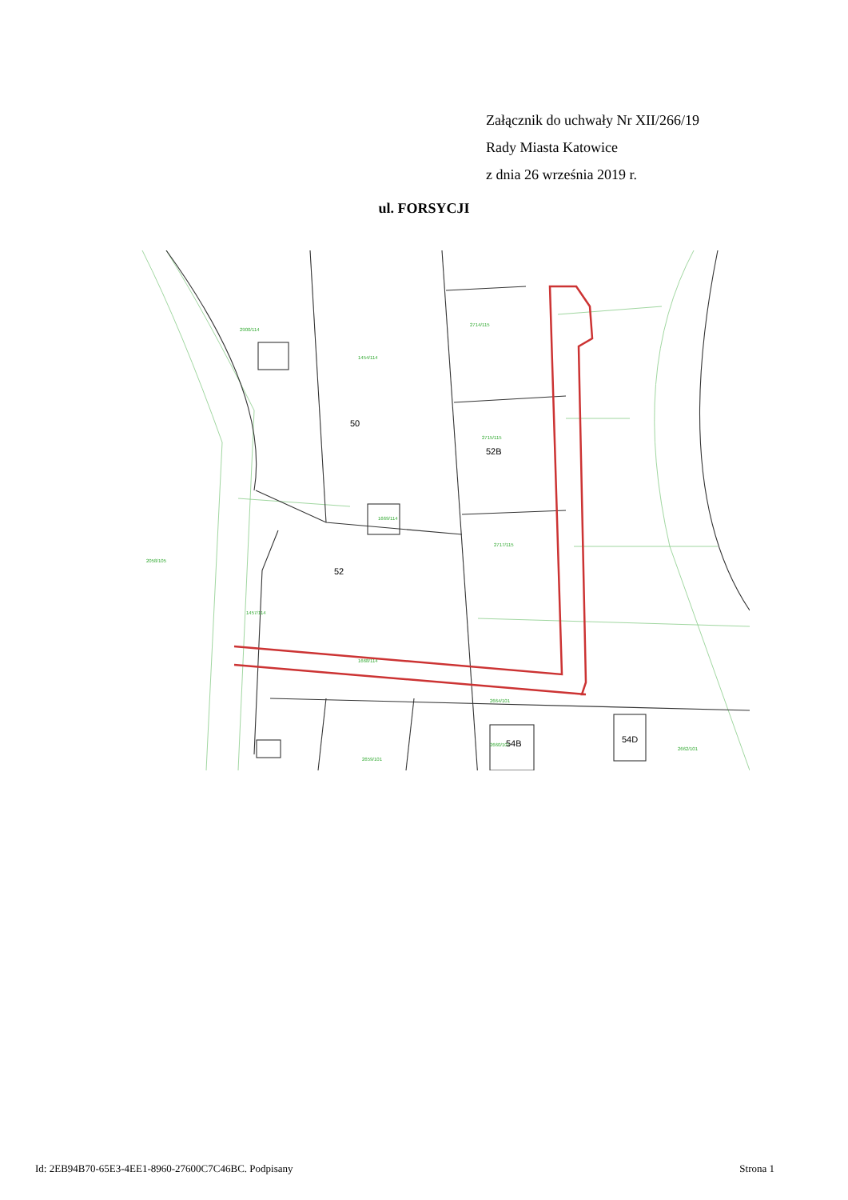Załącznik do uchwały Nr XII/266/19
Rady Miasta Katowice
z dnia 26 września 2019 r.
ul. FORSYCJI
2900/114
1454/114
2714/115
2715/115
2717/115
1669/114
1457/114
1668/114
2664/101
2659/101
2660/101
2662/101
2058/105
50
52
52B
54B
54D
Id: 2EB94B70-65E3-4EE1-8960-27600C7C46BC. Podpisany Strona 1